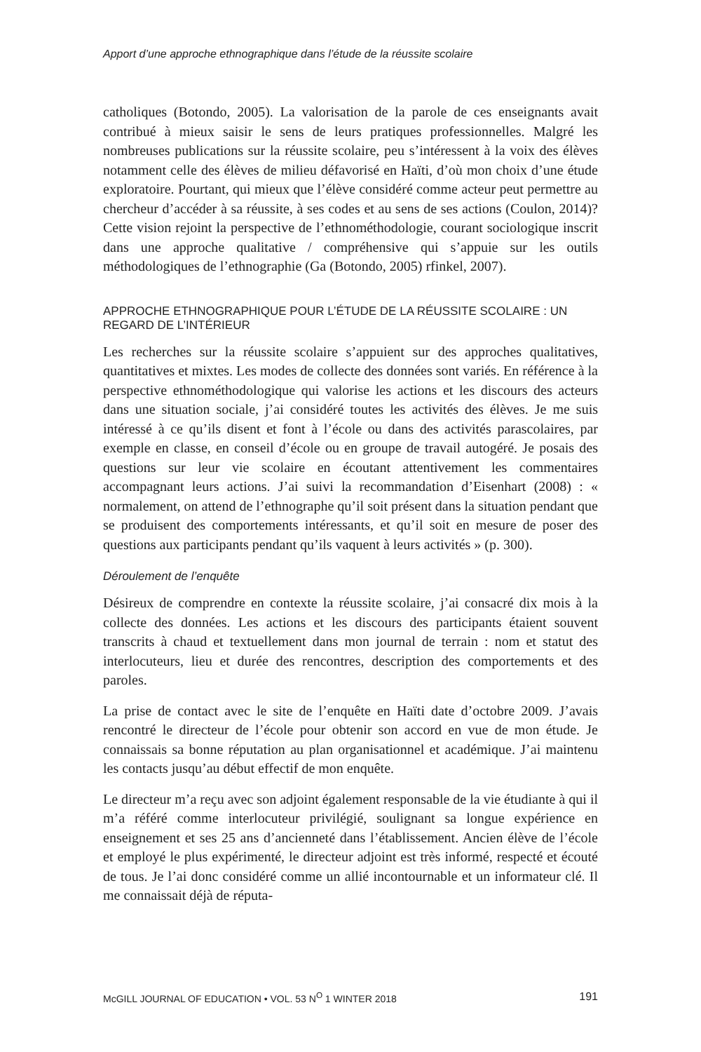Apport d’une approche ethnographique dans l’étude de la réussite scolaire
catholiques (Botondo, 2005). La valorisation de la parole de ces enseignants avait contribué à mieux saisir le sens de leurs pratiques professionnelles. Malgré les nombreuses publications sur la réussite scolaire, peu s’intéressent à la voix des élèves notamment celle des élèves de milieu défavorisé en Haïti, d’où mon choix d’une étude exploratoire. Pourtant, qui mieux que l’élève considéré comme acteur peut permettre au chercheur d’accéder à sa réussite, à ses codes et au sens de ses actions (Coulon, 2014)? Cette vision rejoint la perspective de l’ethnométhodologie, courant sociologique inscrit dans une approche qualitative / compréhensive qui s’appuie sur les outils méthodologiques de l’ethnographie (Ga (Botondo, 2005) rfinkel, 2007).
APPROCHE ETHNOGRAPHIQUE POUR L’ÉTUDE DE LA RÉUSSITE SCOLAIRE : UN REGARD DE L’INTÉRIEUR
Les recherches sur la réussite scolaire s’appuient sur des approches qualitatives, quantitatives et mixtes. Les modes de collecte des données sont variés. En référence à la perspective ethnométhodologique qui valorise les actions et les discours des acteurs dans une situation sociale, j’ai considéré toutes les activités des élèves. Je me suis intéressé à ce qu’ils disent et font à l’école ou dans des activités parascolaires, par exemple en classe, en conseil d’école ou en groupe de travail autogéré. Je posais des questions sur leur vie scolaire en écoutant attentivement les commentaires accompagnant leurs actions. J’ai suivi la recommandation d’Eisenhart (2008) : « normalement, on attend de l’ethnographe qu’il soit présent dans la situation pendant que se produisent des comportements intéressants, et qu’il soit en mesure de poser des questions aux participants pendant qu’ils vaquent à leurs activités » (p. 300).
Déroulement de l’enquête
Désireux de comprendre en contexte la réussite scolaire, j’ai consacré dix mois à la collecte des données. Les actions et les discours des participants étaient souvent transcrits à chaud et textuellement dans mon journal de terrain : nom et statut des interlocuteurs, lieu et durée des rencontres, description des comportements et des paroles.
La prise de contact avec le site de l’enquête en Haïti date d’octobre 2009. J’avais rencontré le directeur de l’école pour obtenir son accord en vue de mon étude. Je connaissais sa bonne réputation au plan organisationnel et académique. J’ai maintenu les contacts jusqu’au début effectif de mon enquête.
Le directeur m’a reçu avec son adjoint également responsable de la vie étudiante à qui il m’a référé comme interlocuteur privilégié, soulignant sa longue expérience en enseignement et ses 25 ans d’ancienneté dans l’établissement. Ancien élève de l’école et employé le plus expérimenté, le directeur adjoint est très informé, respecté et écouté de tous. Je l’ai donc considéré comme un allié incontournable et un informateur clé. Il me connaissait déjà de réputa-
McGILL JOURNAL OF EDUCATION • VOL. 53 N<sup>O</sup> 1 WINTER 2018 191